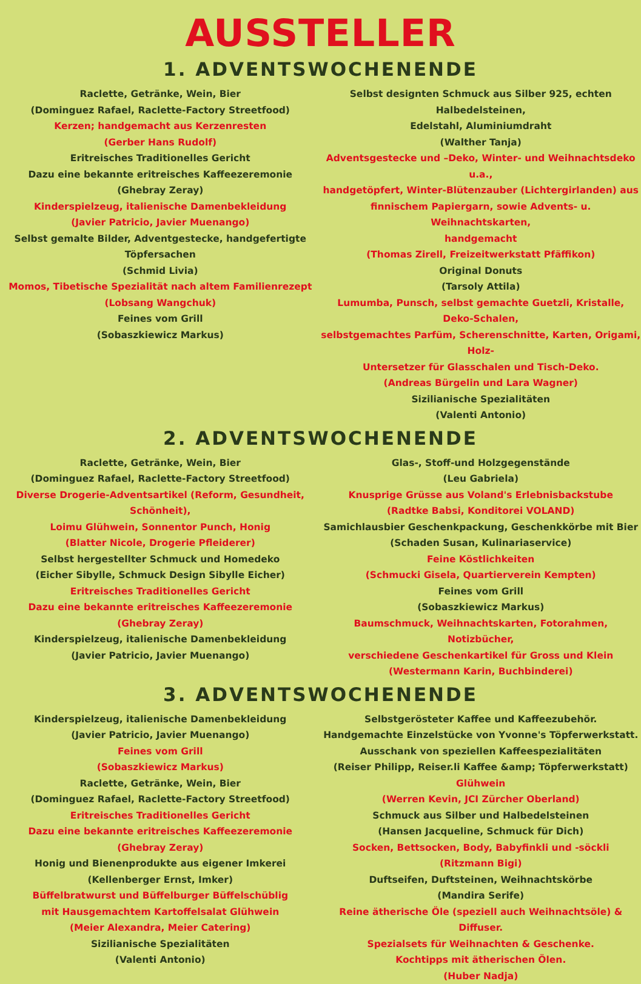AUSSTELLER
1. ADVENTSWOCHENENDE
Raclette, Getränke, Wein, Bier
(Dominguez Rafael, Raclette-Factory Streetfood)
Kerzen; handgemacht aus Kerzenresten
(Gerber Hans Rudolf)
Eritreisches Traditionelles Gericht
Dazu eine bekannte eritreisches Kaffeezeremonie
(Ghebray Zeray)
Kinderspielzeug, italienische Damenbekleidung
(Javier Patricio, Javier Muenango)
Selbst gemalte Bilder, Adventgestecke, handgefertigte Töpfersachen
(Schmid Livia)
Momos, Tibetische Spezialität nach altem Familienrezept
(Lobsang Wangchuk)
Feines vom Grill
(Sobaszkiewicz Markus)
Selbst designten Schmuck aus Silber 925, echten Halbedelsteinen,
Edelstahl, Aluminiumdraht
(Walther Tanja)
Adventsgestecke und –Deko, Winter- und Weihnachtsdeko u.a.,
handgetöpfert, Winter-Blütenzauber (Lichtergirlanden) aus
finnischem Papiergarn, sowie Advents- u. Weihnachtskarten,
handgemacht
(Thomas Zirell, Freizeitwerkstatt Pfäffikon)
Original Donuts
(Tarsoly Attila)
Lumumba, Punsch, selbst gemachte Guetzli, Kristalle, Deko-Schalen,
selbstgemachtes Parfüm, Scherenschnitte, Karten, Origami, Holz-
Untersetzer für Glasschalen und Tisch-Deko.
(Andreas Bürgelin und Lara Wagner)
Sizilianische Spezialitäten
(Valenti Antonio)
2. ADVENTSWOCHENENDE
Raclette, Getränke, Wein, Bier
(Dominguez Rafael, Raclette-Factory Streetfood)
Diverse Drogerie-Adventsartikel (Reform, Gesundheit, Schönheit),
Loimu Glühwein, Sonnentor Punch, Honig
(Blatter Nicole, Drogerie Pfleiderer)
Selbst hergestellter Schmuck und Homedeko
(Eicher Sibylle, Schmuck Design Sibylle Eicher)
Eritreisches Traditionelles Gericht
Dazu eine bekannte eritreisches Kaffeezeremonie
(Ghebray Zeray)
Kinderspielzeug, italienische Damenbekleidung
(Javier Patricio, Javier Muenango)
Glas-, Stoff-und Holzgegenstände
(Leu Gabriela)
Knusprige Grüsse aus Voland's Erlebnisbackstube
(Radtke Babsi, Konditorei VOLAND)
Samichlausbier Geschenkpackung, Geschenkkörbe mit Bier
(Schaden Susan, Kulinariaservice)
Feine Köstlichkeiten
(Schmucki Gisela, Quartierverein Kempten)
Feines vom Grill
(Sobaszkiewicz Markus)
Baumschmuck, Weihnachtskarten, Fotorahmen, Notizbücher,
verschiedene Geschenkartikel für Gross und Klein
(Westermann Karin, Buchbinderei)
3. ADVENTSWOCHENENDE
Kinderspielzeug, italienische Damenbekleidung
(Javier Patricio, Javier Muenango)
Feines vom Grill
(Sobaszkiewicz Markus)
Raclette, Getränke, Wein, Bier
(Dominguez Rafael, Raclette-Factory Streetfood)
Eritreisches Traditionelles Gericht
Dazu eine bekannte eritreisches Kaffeezeremonie
(Ghebray Zeray)
Honig und Bienenprodukte aus eigener Imkerei
(Kellenberger Ernst, Imker)
Büffelbratwurst und Büffelburger Büffelschüblig
mit Hausgemachtem Kartoffelsalat Glühwein
(Meier Alexandra, Meier Catering)
Sizilianische Spezialitäten
(Valenti Antonio)
Selbstgerösteter Kaffee und Kaffeezubehör.
Handgemachte Einzelstücke von Yvonne's Töpferwerkstatt.
Ausschank von speziellen Kaffeespezialitäten
(Reiser Philipp, Reiser.li Kaffee &amp; Töpferwerkstatt)
Glühwein
(Werren Kevin, JCI Zürcher Oberland)
Schmuck aus Silber und Halbedelsteinen
(Hansen Jacqueline, Schmuck für Dich)
Socken, Bettsocken, Body, Babyfinkli und -söckli
(Ritzmann Bigi)
Duftseifen, Duftsteinen, Weihnachtskörbe
(Mandira Serife)
Reine ätherische Öle (speziell auch Weihnachtsöle) & Diffuser.
Spezialsets für Weihnachten & Geschenke.
Kochtipps mit ätherischen Ölen.
(Huber Nadja)